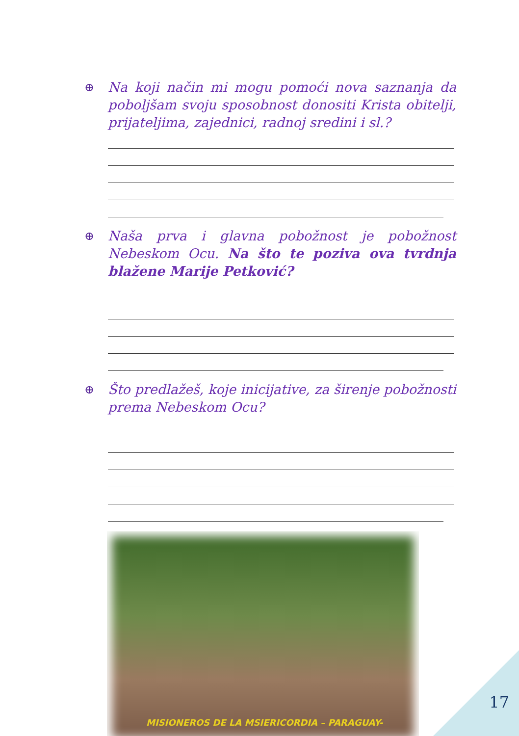⊕ Na koji način mi mogu pomoći nova saznanja da poboljšam svoju sposobnost donositi Krista obitelji, prijateljima, zajednici, radnoj sredini i sl.?
⊕ Naša prva i glavna pobožnost je pobožnost Nebeskom Ocu. Na što te poziva ova tvrdnja blažene Marije Petković?
⊕ Što predlažeš, koje inicijative, za širenje pobožnosti prema Nebeskom Ocu?
MISIONEROS DE LA MSIERICORDIA – PARAGUAY-
17